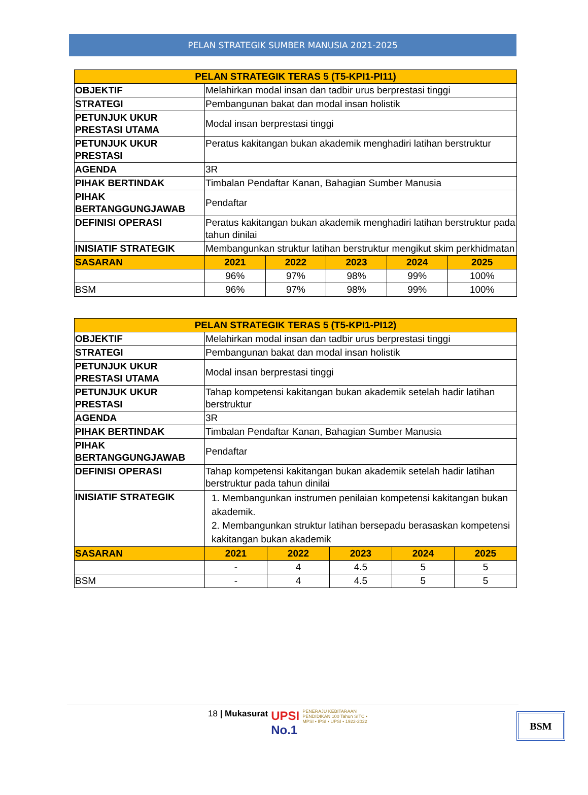PELAN STRATEGIK SUMBER MANUSIA 2021-2025
| PELAN STRATEGIK TERAS 5 (T5-KPI1-PI11) | | | | | |
| --- | --- | --- | --- | --- | --- |
| OBJEKTIF | Melahirkan modal insan dan tadbir urus berprestasi tinggi | | | | |
| STRATEGI | Pembangunan bakat dan modal insan holistik | | | | |
| PETUNJUK UKUR PRESTASI UTAMA | Modal insan berprestasi tinggi | | | | |
| PETUNJUK UKUR PRESTASI | Peratus kakitangan bukan akademik menghadiri latihan berstruktur | | | | |
| AGENDA | 3R | | | | |
| PIHAK BERTINDAK | Timbalan Pendaftar Kanan, Bahagian Sumber Manusia | | | | |
| PIHAK BERTANGGUNGJAWAB | Pendaftar | | | | |
| DEFINISI OPERASI | Peratus kakitangan bukan akademik menghadiri latihan berstruktur pada tahun dinilai | | | | |
| INISIATIF STRATEGIK | Membangunkan struktur latihan berstruktur mengikut skim perkhidmatan | | | | |
| SASARAN | 2021 | 2022 | 2023 | 2024 | 2025 |
| | 96% | 97% | 98% | 99% | 100% |
| BSM | 96% | 97% | 98% | 99% | 100% |
| PELAN STRATEGIK TERAS 5 (T5-KPI1-PI12) | | | | | |
| --- | --- | --- | --- | --- | --- |
| OBJEKTIF | Melahirkan modal insan dan tadbir urus berprestasi tinggi | | | | |
| STRATEGI | Pembangunan bakat dan modal insan holistik | | | | |
| PETUNJUK UKUR PRESTASI UTAMA | Modal insan berprestasi tinggi | | | | |
| PETUNJUK UKUR PRESTASI | Tahap kompetensi kakitangan bukan akademik setelah hadir latihan berstruktur | | | | |
| AGENDA | 3R | | | | |
| PIHAK BERTINDAK | Timbalan Pendaftar Kanan, Bahagian Sumber Manusia | | | | |
| PIHAK BERTANGGUNGJAWAB | Pendaftar | | | | |
| DEFINISI OPERASI | Tahap kompetensi kakitangan bukan akademik setelah hadir latihan berstruktur pada tahun dinilai | | | | |
| INISIATIF STRATEGIK | 1. Membangunkan instrumen penilaian kompetensi kakitangan bukan akademik. 2. Membangunkan struktur latihan bersepadu berasaskan kompetensi kakitangan bukan akademik | | | | |
| SASARAN | 2021 | 2022 | 2023 | 2024 | 2025 |
| | - | 4 | 4.5 | 5 | 5 |
| BSM | - | 4 | 4.5 | 5 | 5 |
18 | Mukasurat UPSI
No.1 PENERAJU KEBITARAAN PENDIDIKAN 100 Tahun SITC • MPSI • IPSI • UPSI • 1922-2022
BSM